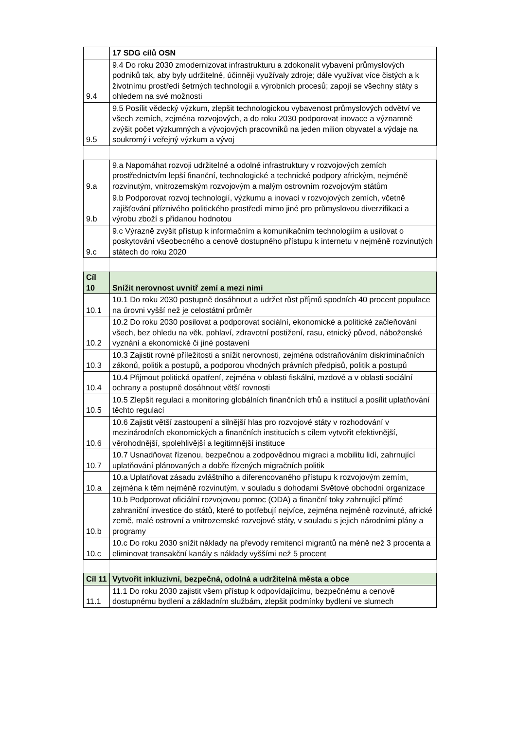| | 17 SDG cílů OSN |
| 9.4 | 9.4 Do roku 2030 zmodernizovat infrastrukturu a zdokonalit vybavení průmyslových podniků tak, aby byly udržitelné, účinněji využívaly zdroje; dále využívat více čistých a k životnímu prostředí šetrných technologií a výrobních procesů; zapojí se všechny státy s ohledem na své možnosti |
| 9.5 | 9.5 Posílit vědecký výzkum, zlepšit technologickou vybavenost průmyslových odvětví ve všech zemích, zejména rozvojových, a do roku 2030 podporovat inovace a významně zvýšit počet výzkumných a vývojových pracovníků na jeden milion obyvatel a výdaje na soukromý i veřejný výzkum a vývoj |
| 9.a | 9.a Napomáhat rozvoji udržitelné a odolné infrastruktury v rozvojových zemích prostřednictvím lepší finanční, technologické a technické podpory africkým, nejméně rozvinutým, vnitrozemským rozvojovým a malým ostrovním rozvojovým státům |
| 9.b | 9.b Podporovat rozvoj technologií, výzkumu a inovací v rozvojových zemích, včetně zajišťování příznivého politického prostředí mimo jiné pro průmyslovou diverzifikaci a výrobu zboží s přidanou hodnotou |
| 9.c | 9.c Výrazně zvýšit přístup k informačním a komunikačním technologiím a usilovat o poskytování všeobecného a cenově dostupného přístupu k internetu v nejméně rozvinutých státech do roku 2020 |
| Cíl 10 | Snížit nerovnost uvnitř zemí a mezi nimi |
| 10.1 | 10.1 Do roku 2030 postupně dosáhnout a udržet růst příjmů spodních 40 procent populace na úrovni vyšší než je celostátní průměr |
| 10.2 | 10.2 Do roku 2030 posilovat a podporovat sociální, ekonomické a politické začleňování všech, bez ohledu na věk, pohlaví, zdravotní postižení, rasu, etnický původ, náboženské vyznání a ekonomické či jiné postavení |
| 10.3 | 10.3 Zajistit rovné příležitosti a snížit nerovnosti, zejména odstraňováním diskriminačních zákonů, politik a postupů, a podporou vhodných právních předpisů, politik a postupů |
| 10.4 | 10.4 Přijmout politická opatření, zejména v oblasti fiskální, mzdové a v oblasti sociální ochrany a postupně dosáhnout větší rovnosti |
| 10.5 | 10.5 Zlepšit regulaci a monitoring globálních finančních trhů a institucí a posílit uplatňování těchto regulací |
| 10.6 | 10.6 Zajistit větší zastoupení a silnější hlas pro rozvojové státy v rozhodování v mezinárodních ekonomických a finančních institucích s cílem vytvořit efektivnější, věrohodnější, spolehlivější a legitimnější instituce |
| 10.7 | 10.7 Usnadňovat řízenou, bezpečnou a zodpovědnou migraci a mobilitu lidí, zahrnující uplatňování plánovaných a dobře řízených migračních politik |
| 10.a | 10.a Uplatňovat zásadu zvláštního a diferencovaného přístupu k rozvojovým zemím, zejména k těm nejméně rozvinutým, v souladu s dohodami Světové obchodní organizace |
| 10.b | 10.b Podporovat oficiální rozvojovou pomoc (ODA) a finanční toky zahrnující přímé zahraniční investice do států, které to potřebují nejvíce, zejména nejméně rozvinuté, africké země, malé ostrovní a vnitrozemské rozvojové státy, v souladu s jejich národními plány a programy |
| 10.c | 10.c Do roku 2030 snížit náklady na převody remitencí migrantů na méně než 3 procenta a eliminovat transakční kanály s náklady vyššími než 5 procent |
| Cíl 11 | Vytvořit inkluzivní, bezpečná, odolná a udržitelná města a obce |
| 11.1 | 11.1 Do roku 2030 zajistit všem přístup k odpovídajícímu, bezpečnému a cenově dostupnému bydlení a základním službám, zlepšit podmínky bydlení ve slumech |